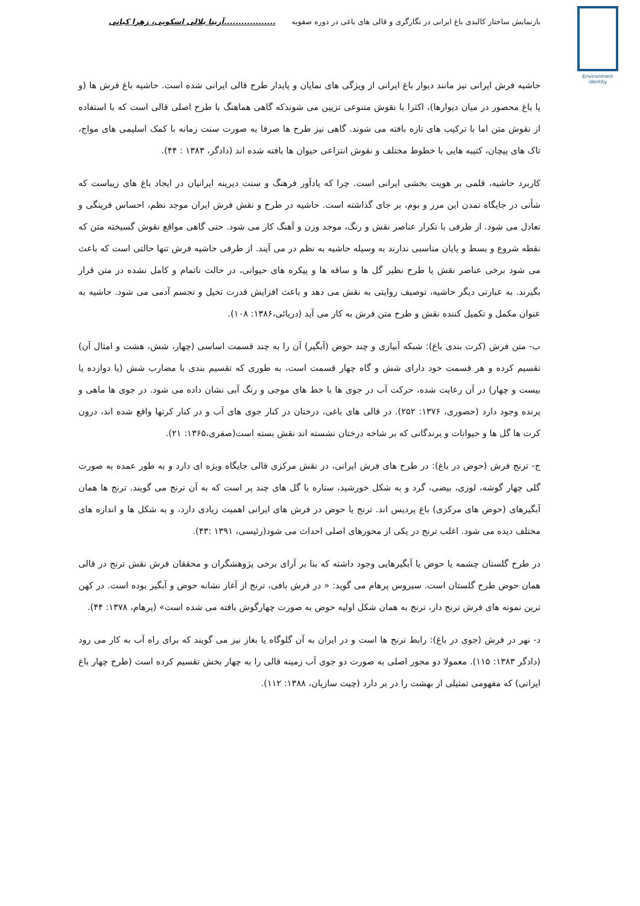Environment
identity
بازنمایش ساختار کالبدی باغ ایرانی در نگارگری و قالی های باغی در دوره صفویه..................آزیتا بلالی اسکویی، زهرا کیانی
حاشیه فرش ایرانی نیز مانند دیوار باغ ایرانی از ویژگی های نمایان و پایدار طرح قالی ایرانی شده است. حاشیه باغ فرش ها (و یا باغ محصور در میان دیوارها)، اکثرا با نقوش متنوعی تزیین می شوندکه گاهی هماهنگ با طرح اصلی قالی است که با استفاده از نقوش متن اما با ترکیب های تازه بافته می شوند. گاهی نیز طرح ها صرفا به صورت سنت زمانه با کمک اسلیمی های مواج، تاک های پیچان، کتیبه هایی با خطوط مختلف و نقوش انتزاعی حیوان ها بافته شده اند (دادگر، ۱۳۸۳ : ۴۴).
کاربرد حاشیه، قلمی بر هویت بخشی ایرانی است. چرا که یادآور فرهنگ و سنت دیرینه ایرانیان در ایجاد باغ های زیباست که شأنی در جایگاه تمدن این مرز و بوم، بر جای گذاشته است. حاشیه در طرح و نقش فرش ایران موجد نظم، احساس قرینگی و تعادل می شود. از طرفی با تکرار عناصر نقش و رنگ، موجد وزن و آهنگ کار می شود. حتی گاهی مواقع نقوش گسیخته متن که نقطه شروع و بسط و پایان مناسبی ندارند به وسیله حاشیه به نظم در می آیند. از طرفی حاشیه فرش تنها حالتی است که باعث می شود برخی عناصر نقش یا طرح نظیر گل ها و ساقه ها و پیکره های حیوانی، در حالت ناتمام و کامل نشده در متن قرار بگیرند. به عبارتی دیگر حاشیه، توصیف روایتی به نقش می دهد و باعث افزایش قدرت تخیل و تجسم آدمی می شود. حاشیه به عنوان مکمل و تکمیل کننده نقش و طرح متن فرش به کار می آید (دریائی،۱۳۸۶: ۱۰۸).
ب- متن فرش (کرت بندی باغ): شبکه آبیاری و چند حوض (آبگیر) آن را به چند قسمت اساسی (چهار، شش، هشت و امثال آن) تقسیم کرده و هر قسمت خود دارای شش و گاه چهار قسمت است، به طوری که تقسیم بندی با مضارب شش (یا دوازده یا بیست و چهار) در آن رعایت شده، حرکت آب در جوی ها با خط های موجی و رنگ آبی نشان داده می شود. در جوی ها ماهی و پرنده وجود دارد (حصوری، ۱۳۷۶: ۲۵۲). در قالی های باغی، درختان در کنار جوی های آب و در کنار کرتها واقع شده اند، درون کرت ها گل ها و حیوانات و پرندگانی که بر شاخه درختان نشسته اند نقش بسته است(صفری،۱۳۶۵: ۲۱).
ج- ترنج فرش (حوض در باغ): در طرح های فرش ایرانی، در نقش مرکزی قالی جایگاه ویژه ای دارد و به طور عمده به صورت گلی چهار گوشه، لوزی، بیضی، گرد و به شکل خورشید، ستاره با گل های چند پر است که به آن ترنج می گویند. ترنج ها همان آبگیرهای (حوض های مرکزی) باغ پردیس اند. ترنج یا حوض در فرش های ایرانی اهمیت زیادی دارد، و به شکل ها و اندازه های مختلف دیده می شود. اغلب ترنج در یکی از محورهای اصلی احداث می شود(رئیسی، ۱۳۹۱ :۴۳).
در طرح گلستان چشمه یا حوض یا آبگیرهایی وجود داشته که بنا بر آرای برخی پژوهشگران و محققان فرش نقش ترنج در قالی همان حوض طرح گلستان است. سیروس پرهام می گوید: « در فرش بافی، ترنج از آغاز نشانه حوض و آبگیر بوده است. در کهن ترین نمونه های فرش ترنج دار، ترنج به همان شکل اولیه حوض به صورت چهارگوش بافته می شده است» (پرهام، ۱۳۷۸: ۴۴).
د- نهر در فرش (جوی در باغ): رابط ترنج ها است و در ایران به آن گلوگاه یا بغاز نیز می گویند که برای راه آب به کار می رود (دادگر ۱۳۸۳: ۱۱۵). معمولا دو محور اصلی به صورت دو جوی آب زمینه قالی را به چهار بخش تقسیم کرده است (طرح چهار باغ ایرانی) که مفهومی تمثیلی از بهشت را در بر دارد (چیت سازیان، ۱۳۸۸: ۱۱۲).